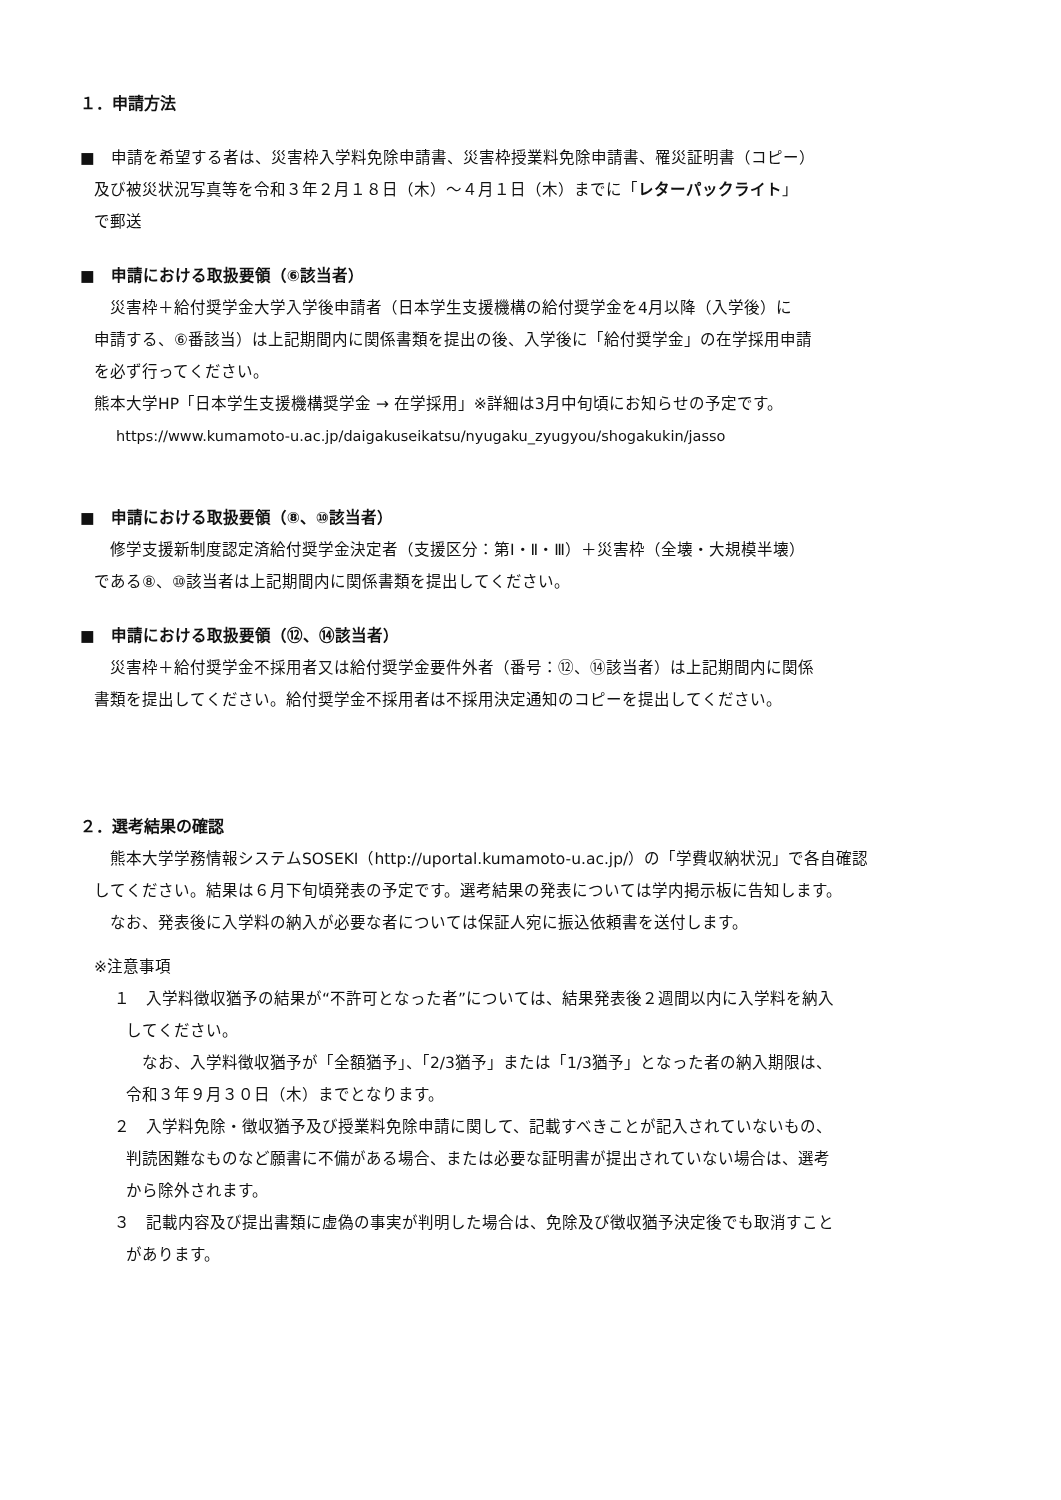１．申請方法
■　申請を希望する者は、災害枠入学料免除申請書、災害枠授業料免除申請書、罹災証明書（コピー）
及び被災状況写真等を令和３年２月１８日（木）～４月１日（木）までに「レターパックライト」
で郵送
■　申請における取扱要領（⑥該当者）
　災害枠＋給付奨学金大学入学後申請者（日本学生支援機構の給付奨学金を4月以降（入学後）に
申請する、⑥番該当）は上記期間内に関係書類を提出の後、入学後に「給付奨学金」の在学採用申請
を必ず行ってください。
熊本大学HP「日本学生支援機構奨学金 → 在学採用」※詳細は3月中旬頃にお知らせの予定です。
https://www.kumamoto-u.ac.jp/daigakuseikatsu/nyugaku_zyugyou/shogakukin/jasso
■　申請における取扱要領（⑧、⑩該当者）
　修学支援新制度認定済給付奨学金決定者（支援区分：第Ⅰ・Ⅱ・Ⅲ）＋災害枠（全壊・大規模半壊）
である⑧、⑩該当者は上記期間内に関係書類を提出してください。
■　申請における取扱要領（⑫、⑭該当者）
　災害枠＋給付奨学金不採用者又は給付奨学金要件外者（番号：⑫、⑭該当者）は上記期間内に関係
書類を提出してください。給付奨学金不採用者は不採用決定通知のコピーを提出してください。
２．選考結果の確認
　熊本大学学務情報システムSOSEKI（http://uportal.kumamoto-u.ac.jp/）の「学費収納状況」で各自確認
してください。結果は６月下旬頃発表の予定です。選考結果の発表については学内掲示板に告知します。
　なお、発表後に入学料の納入が必要な者については保証人宛に振込依頼書を送付します。
※注意事項
１　入学料徴収猶予の結果が“不許可となった者”については、結果発表後２週間以内に入学料を納入
してください。
　なお、入学料徴収猶予が「全額猶予」、「2/3猶予」または「1/3猶予」となった者の納入期限は、
令和３年９月３０日（木）までとなります。
２　入学料免除・徴収猶予及び授業料免除申請に関して、記載すべきことが記入されていないもの、
判読困難なものなど願書に不備がある場合、または必要な証明書が提出されていない場合は、選考
から除外されます。
３　記載内容及び提出書類に虚偽の事実が判明した場合は、免除及び徴収猶予決定後でも取消すこと
があります。